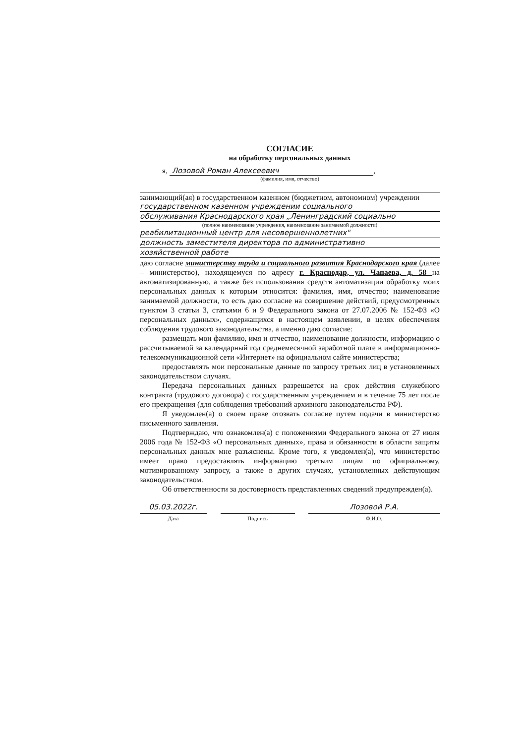СОГЛАСИЕ
на обработку персональных данных
я, Лозовой Роман Алексеевич ,
(фамилия, имя, отчество)
занимающий(ая) в государственном казенном (бюджетном, автономном) учреждении
государственном казенном учреждении социального
обслуживания Краснодарского края „Ленинградский социально
(полное наименование учреждения, наименование занимаемой должности)
реабилитационный центр для несовершеннолетних"
должность заместителя директора по административно
хозяйственной работе
даю согласие министерству труда и социального развития Краснодарского края (далее – министерство), находящемуся по адресу г. Краснодар, ул. Чапаева, д. 58 на автоматизированную, а также без использования средств автоматизации обработку моих персональных данных к которым относится: фамилия, имя, отчество; наименование занимаемой должности, то есть даю согласие на совершение действий, предусмотренных пунктом 3 статьи 3, статьями 6 и 9 Федерального закона от 27.07.2006 № 152-ФЗ «О персональных данных», содержащихся в настоящем заявлении, в целях обеспечения соблюдения трудового законодательства, а именно даю согласие:
размещать мои фамилию, имя и отчество, наименование должности, информацию о рассчитываемой за календарный год среднемесячной заработной плате в информационно-телекоммуникационной сети «Интернет» на официальном сайте министерства;
предоставлять мои персональные данные по запросу третьих лиц в установленных законодательством случаях.
Передача персональных данных разрешается на срок действия служебного контракта (трудового договора) с государственным учреждением и в течение 75 лет после его прекращения (для соблюдения требований архивного законодательства РФ).
Я уведомлен(а) о своем праве отозвать согласие путем подачи в министерство письменного заявления.
Подтверждаю, что ознакомлен(а) с положениями Федерального закона от 27 июля 2006 года № 152-ФЗ «О персональных данных», права и обязанности в области защиты персональных данных мне разъяснены. Кроме того, я уведомлен(а), что министерство имеет право предоставлять информацию третьим лицам по официальному, мотивированному запросу, а также в других случаях, установленных действующим законодательством.
Об ответственности за достоверность представленных сведений предупрежден(а).
05.03.2022г.
Дата
Подпись
Лозовой Р.А.
Ф.И.О.